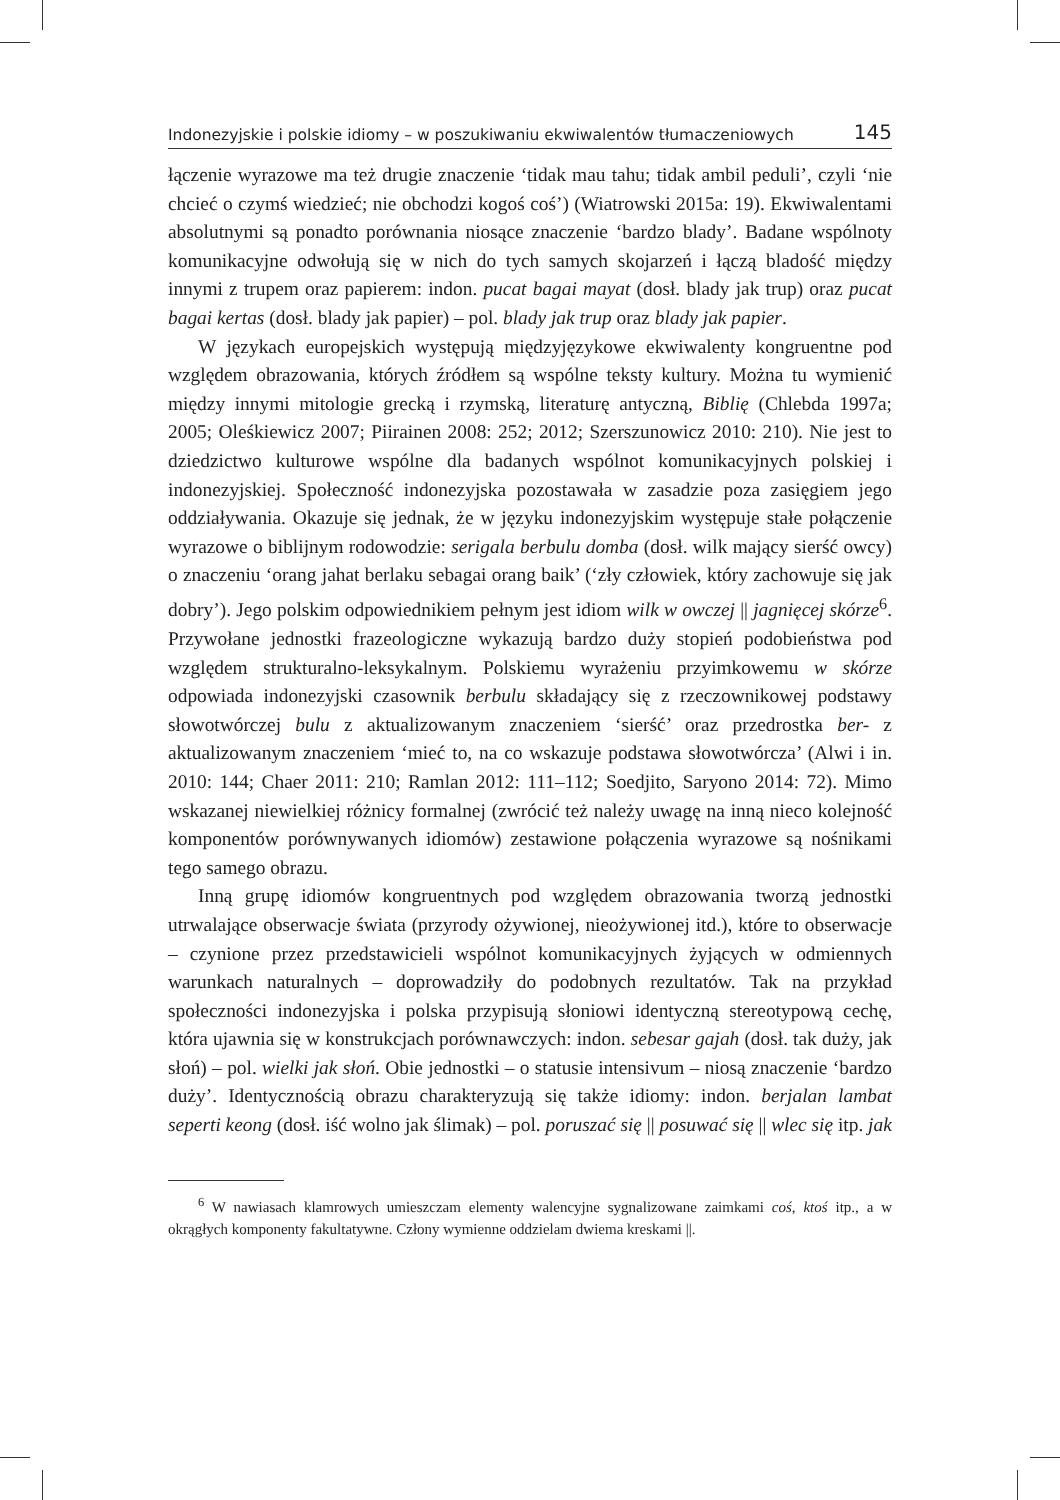Indonezyjskie i polskie idiomy – w poszukiwaniu ekwiwalentów tłumaczeniowych 145
łączenie wyrazowe ma też drugie znaczenie ‘tidak mau tahu; tidak ambil peduli’, czyli ‘nie chcieć o czymś wiedzieć; nie obchodzi kogoś coś’) (Wiatrowski 2015a: 19). Ekwiwalentami absolutnymi są ponadto porównania niosące znaczenie ‘bardzo blady’. Badane wspólnoty komunikacyjne odwołują się w nich do tych samych skojarzeń i łączą bladość między innymi z trupem oraz papierem: indon. pucat bagai mayat (dosł. blady jak trup) oraz pucat bagai kertas (dosł. blady jak papier) – pol. blady jak trup oraz blady jak papier.
W językach europejskich występują międzyjęzykowe ekwiwalenty kongruentne pod względem obrazowania, których źródłem są wspólne teksty kultury. Można tu wymienić między innymi mitologie grecką i rzymską, literaturę antyczną, Biblię (Chlebda 1997a; 2005; Oleśkiewicz 2007; Piirainen 2008: 252; 2012; Szerszunowicz 2010: 210). Nie jest to dziedzictwo kulturowe wspólne dla badanych wspólnot komunikacyjnych polskiej i indonezyjskiej. Społeczność indonezyjska pozostawała w zasadzie poza zasięgiem jego oddziaływania. Okazuje się jednak, że w języku indonezyjskim występuje stałe połączenie wyrazowe o biblijnym rodowodzie: serigala berbulu domba (dosł. wilk mający sierść owcy) o znaczeniu ‘orang jahat berlaku sebagai orang baik’ (‘zły człowiek, który zachowuje się jak dobry’). Jego polskim odpowiednikiem pełnym jest idiom wilk w owczej || jagnięcej skórze<sup>6</sup>. Przywołane jednostki frazeologiczne wykazują bardzo duży stopień podobieństwa pod względem strukturalno-leksykalnym. Polskiemu wyrażeniu przyimkowemu w skórze odpowiada indonezyjski czasownik berbulu składający się z rzeczownikowej podstawy słowotwórczej bulu z aktualizowanym znaczeniem ‘sierść’ oraz przedrostka ber- z aktualizowanym znaczeniem ‘mieć to, na co wskazuje podstawa słowotwórcza’ (Alwi i in. 2010: 144; Chaer 2011: 210; Ramlan 2012: 111–112; Soedjito, Saryono 2014: 72). Mimo wskazanej niewielkiej różnicy formalnej (zwrócić też należy uwagę na inną nieco kolejność komponentów porównywanych idiomów) zestawione połączenia wyrazowe są nośnikami tego samego obrazu.
Inną grupę idiomów kongruentnych pod względem obrazowania tworzą jednostki utrwalające obserwacje świata (przyrody ożywionej, nieożywionej itd.), które to obserwacje – czynione przez przedstawicieli wspólnot komunikacyjnych żyjących w odmiennych warunkach naturalnych – doprowadziły do podobnych rezultatów. Tak na przykład społeczności indonezyjska i polska przypisują słoniowi identyczną stereotypową cechę, która ujawnia się w konstrukcjach porównawczych: indon. sebesar gajah (dosł. tak duży, jak słoń) – pol. wielki jak słoń. Obie jednostki – o statusie intensivum – niosą znaczenie ‘bardzo duży’. Identycznością obrazu charakteryzują się także idiomy: indon. berjalan lambat seperti keong (dosł. iść wolno jak ślimak) – pol. poruszać się || posuwać się || wlec się itp. jak
<sup>6</sup> W nawiasach klamrowych umieszczam elementy walencyjne sygnalizowane zaimkami coś, ktoś itp., a w okrągłych komponenty fakultatywne. Człony wymienne oddzielam dwiema kreskami ||.